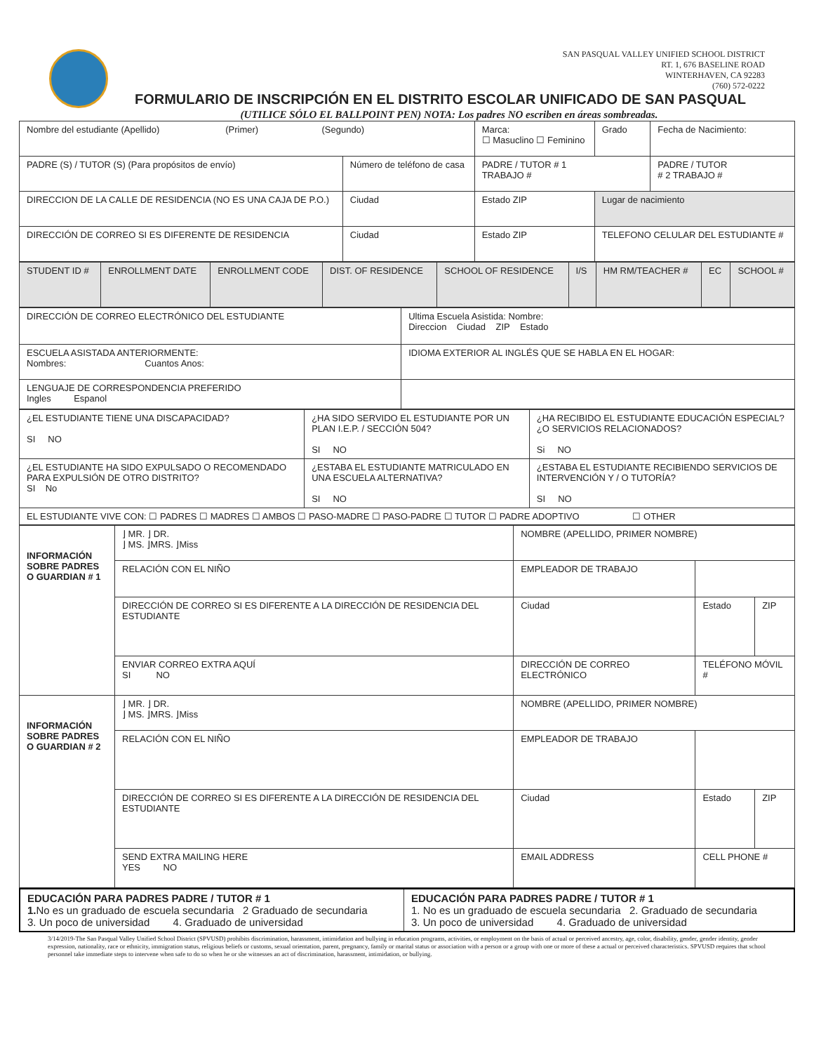SAN PASQUAL VALLEY UNIFIED SCHOOL DISTRICT
RT. 1, 676 BASELINE ROAD
WINTERHAVEN, CA 92283
(760) 572-0222
FORMULARIO DE INSCRIPCIÓN EN EL DISTRITO ESCOLAR UNIFICADO DE SAN PASQUAL
(UTILICE SÓLO EL BALLPOINT PEN) NOTA: Los padres NO escriben en áreas sombreadas.
| Nombre del estudiante (Apellido) (Primer) (Segundo) | | | Marca: ☐ Masuclino ☐ Feminino | Grado | Fecha de Nacimiento: |
| PADRE (S) / TUTOR (S) (Para propósitos de envío) | | Número de teléfono de casa | PADRE / TUTOR # 1 TRABAJO # | | PADRE / TUTOR # 2 TRABAJO # |
| DIRECCION DE LA CALLE DE RESIDENCIA (NO ES UNA CAJA DE P.O.) | Ciudad | | Estado ZIP | Lugar de nacimiento | |
| DIRECCIÓN DE CORREO SI ES DIFERENTE DE RESIDENCIA | Ciudad | | Estado ZIP | TELEFONO CELULAR DEL ESTUDIANTE # | |
| STUDENT ID # | ENROLLMENT DATE | ENROLLMENT CODE | DIST. OF RESIDENCE | SCHOOL OF RESIDENCE | I/S | HM RM/TEACHER # | EC | SCHOOL # |
| DIRECCIÓN DE CORREO ELECTRÓNICO DEL ESTUDIANTE | Ultima Escuela Asistida: Nombre: Direccion Ciudad ZIP Estado |
| ESCUELA ASISTADA ANTERIORMENTE: Nombres: Cuantos Anos: | IDIOMA EXTERIOR AL INGLÉS QUE SE HABLA EN EL HOGAR: |
| LENGUAJE DE CORRESPONDENCIA PREFERIDO Ingles Espanol | |
| ¿EL ESTUDIANTE TIENE UNA DISCAPACIDAD? SI NO | ¿HA SIDO SERVIDO EL ESTUDIANTE POR UN PLAN I.E.P. / SECCIÓN 504? SI NO | ¿HA RECIBIDO EL ESTUDIANTE EDUCACIÓN ESPECIAL? ¿O SERVICIOS RELACIONADOS? Si NO |
| ¿EL ESTUDIANTE HA SIDO EXPULSADO O RECOMENDADO PARA EXPULSIÓN DE OTRO DISTRITO? SI No | ¿ESTABA EL ESTUDIANTE MATRICULADO EN UNA ESCUELA ALTERNATIVA? SI NO | ¿ESTABA EL ESTUDIANTE RECIBIENDO SERVICIOS DE INTERVENCIÓN Y / O TUTORÍA? SI NO |
| EL ESTUDIANTE VIVE CON: ☐ PADRES ☐ MADRES ☐ AMBOS ☐ PASO-MADRE ☐ PASO-PADRE ☐ TUTOR ☐ PADRE ADOPTIVO ☐ OTHER | | |
| INFORMACIÓN SOBRE PADRES O GUARDIAN # 1 | ⌋ MR. ⌋ DR. ⌋ MS. ⌋MRS. ⌋Miss | NOMBRE (APELLIDO, PRIMER NOMBRE) | | | |
| | RELACIÓN CON EL NIÑO | EMPLEADOR DE TRABAJO | | | |
| | DIRECCIÓN DE CORREO SI ES DIFERENTE A LA DIRECCIÓN DE RESIDENCIA DEL ESTUDIANTE | | Ciudad | Estado | ZIP |
| | ENVIAR CORREO EXTRA AQUÍ SI NO | DIRECCIÓN DE CORREO ELECTRÓNICO | | TELÉFONO MÓVIL # | |
| INFORMACIÓN SOBRE PADRES O GUARDIAN # 2 | ⌋ MR. ⌋ DR. ⌋ MS. ⌋MRS. ⌋Miss | NOMBRE (APELLIDO, PRIMER NOMBRE) | | | |
| | RELACIÓN CON EL NIÑO | EMPLEADOR DE TRABAJO | | | |
| | DIRECCIÓN DE CORREO SI ES DIFERENTE A LA DIRECCIÓN DE RESIDENCIA DEL ESTUDIANTE | | Ciudad | Estado | ZIP |
| | SEND EXTRA MAILING HERE YES NO | EMAIL ADDRESS | | CELL PHONE # | |
| EDUCACIÓN PARA PADRES PADRE / TUTOR # 1 1. No es un graduado de escuela secundaria 2 Graduado de secundaria 3. Un poco de universidad 4. Graduado de universidad | EDUCACIÓN PARA PADRES PADRE / TUTOR # 1 1. No es un graduado de escuela secundaria 2. Graduado de secundaria 3. Un poco de universidad 4. Graduado de universidad |
3/14/2019-The San Pasqual Valley Unified School District (SPVUSD) prohibits discrimination, harassment, intimidation and bullying in education programs, activities, or employment on the basis of actual or perceived ancestry, age, color, disability, gender, gender identity, gender expression, nationality, race or ethnicity, immigration status, religious beliefs or customs, sexual orientation, parent, pregnancy, family or marital status or association with a person or a group with one or more of these a actual or perceived characteristics. SPVUSD requires that school personnel take immediate steps to intervene when safe to do so when he or she witnesses an act of discrimination, harassment, intimidation, or bullying.